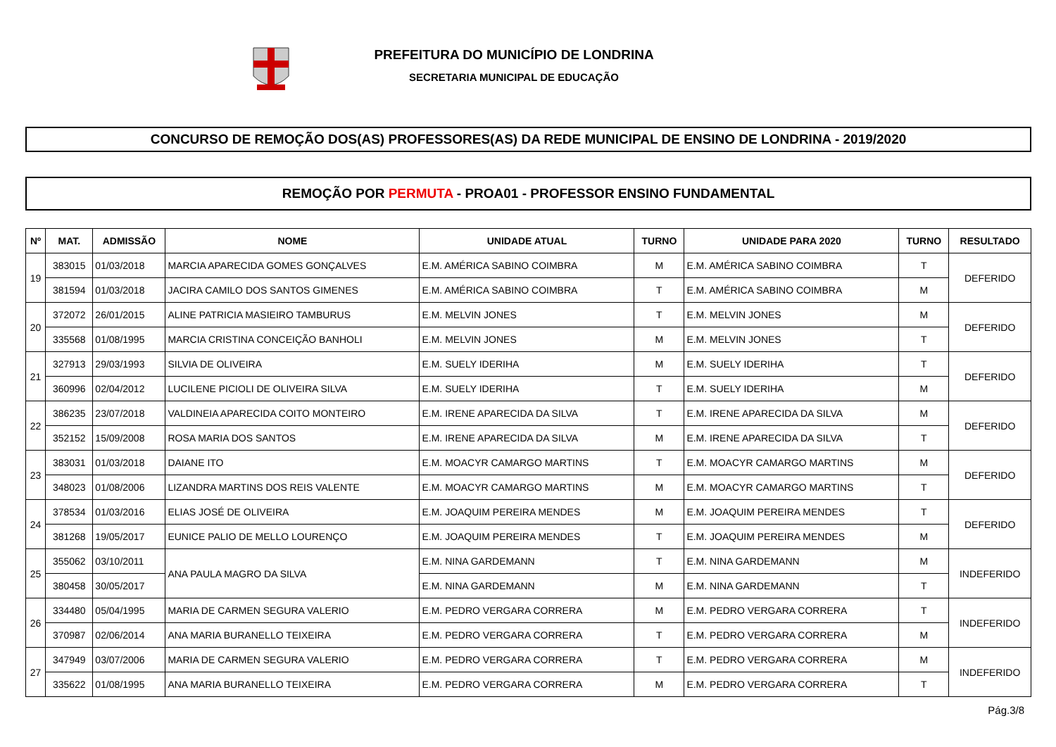PREFEITURA DO MUNICÍPIO DE LONDRINA
SECRETARIA MUNICIPAL DE EDUCAÇÃO
CONCURSO DE REMOÇÃO DOS(AS) PROFESSORES(AS) DA REDE MUNICIPAL DE ENSINO DE LONDRINA - 2019/2020
REMOÇÃO POR PERMUTA - PROA01 - PROFESSOR ENSINO FUNDAMENTAL
| Nº | MAT. | ADMISSÃO | NOME | UNIDADE ATUAL | TURNO | UNIDADE PARA 2020 | TURNO | RESULTADO |
| --- | --- | --- | --- | --- | --- | --- | --- | --- |
| 19 | 383015 | 01/03/2018 | MARCIA APARECIDA GOMES GONÇALVES | E.M. AMÉRICA SABINO COIMBRA | M | E.M. AMÉRICA SABINO COIMBRA | T | DEFERIDO |
| | 381594 | 01/03/2018 | JACIRA CAMILO DOS SANTOS GIMENES | E.M. AMÉRICA SABINO COIMBRA | T | E.M. AMÉRICA SABINO COIMBRA | M | |
| 20 | 372072 | 26/01/2015 | ALINE PATRICIA MASIEIRO TAMBURUS | E.M. MELVIN JONES | T | E.M. MELVIN JONES | M | DEFERIDO |
| | 335568 | 01/08/1995 | MARCIA CRISTINA CONCEIÇÃO BANHOLI | E.M. MELVIN JONES | M | E.M. MELVIN JONES | T | |
| 21 | 327913 | 29/03/1993 | SILVIA DE OLIVEIRA | E.M. SUELY IDERIHA | M | E.M. SUELY IDERIHA | T | DEFERIDO |
| | 360996 | 02/04/2012 | LUCILENE PICIOLI DE OLIVEIRA SILVA | E.M. SUELY IDERIHA | T | E.M. SUELY IDERIHA | M | |
| 22 | 386235 | 23/07/2018 | VALDINEIA APARECIDA COITO MONTEIRO | E.M. IRENE APARECIDA DA SILVA | T | E.M. IRENE APARECIDA DA SILVA | M | DEFERIDO |
| | 352152 | 15/09/2008 | ROSA MARIA DOS SANTOS | E.M. IRENE APARECIDA DA SILVA | M | E.M. IRENE APARECIDA DA SILVA | T | |
| 23 | 383031 | 01/03/2018 | DAIANE ITO | E.M. MOACYR CAMARGO MARTINS | T | E.M. MOACYR CAMARGO MARTINS | M | DEFERIDO |
| | 348023 | 01/08/2006 | LIZANDRA MARTINS DOS REIS VALENTE | E.M. MOACYR CAMARGO MARTINS | M | E.M. MOACYR CAMARGO MARTINS | T | |
| 24 | 378534 | 01/03/2016 | ELIAS JOSÉ DE OLIVEIRA | E.M. JOAQUIM PEREIRA MENDES | M | E.M. JOAQUIM PEREIRA MENDES | T | DEFERIDO |
| | 381268 | 19/05/2017 | EUNICE PALIO DE MELLO LOURENÇO | E.M. JOAQUIM PEREIRA MENDES | T | E.M. JOAQUIM PEREIRA MENDES | M | |
| 25 | 355062 | 03/10/2011 | ANA PAULA MAGRO DA SILVA | E.M. NINA GARDEMANN | T | E.M. NINA GARDEMANN | M | INDEFERIDO |
| | 380458 | 30/05/2017 | | E.M. NINA GARDEMANN | M | E.M. NINA GARDEMANN | T | |
| 26 | 334480 | 05/04/1995 | MARIA DE CARMEN SEGURA VALERIO | E.M. PEDRO VERGARA CORRERA | M | E.M. PEDRO VERGARA CORRERA | T | INDEFERIDO |
| | 370987 | 02/06/2014 | ANA MARIA BURANELLO TEIXEIRA | E.M. PEDRO VERGARA CORRERA | T | E.M. PEDRO VERGARA CORRERA | M | |
| 27 | 347949 | 03/07/2006 | MARIA DE CARMEN SEGURA VALERIO | E.M. PEDRO VERGARA CORRERA | T | E.M. PEDRO VERGARA CORRERA | M | INDEFERIDO |
| | 335622 | 01/08/1995 | ANA MARIA BURANELLO TEIXEIRA | E.M. PEDRO VERGARA CORRERA | M | E.M. PEDRO VERGARA CORRERA | T | |
Pág.3/8